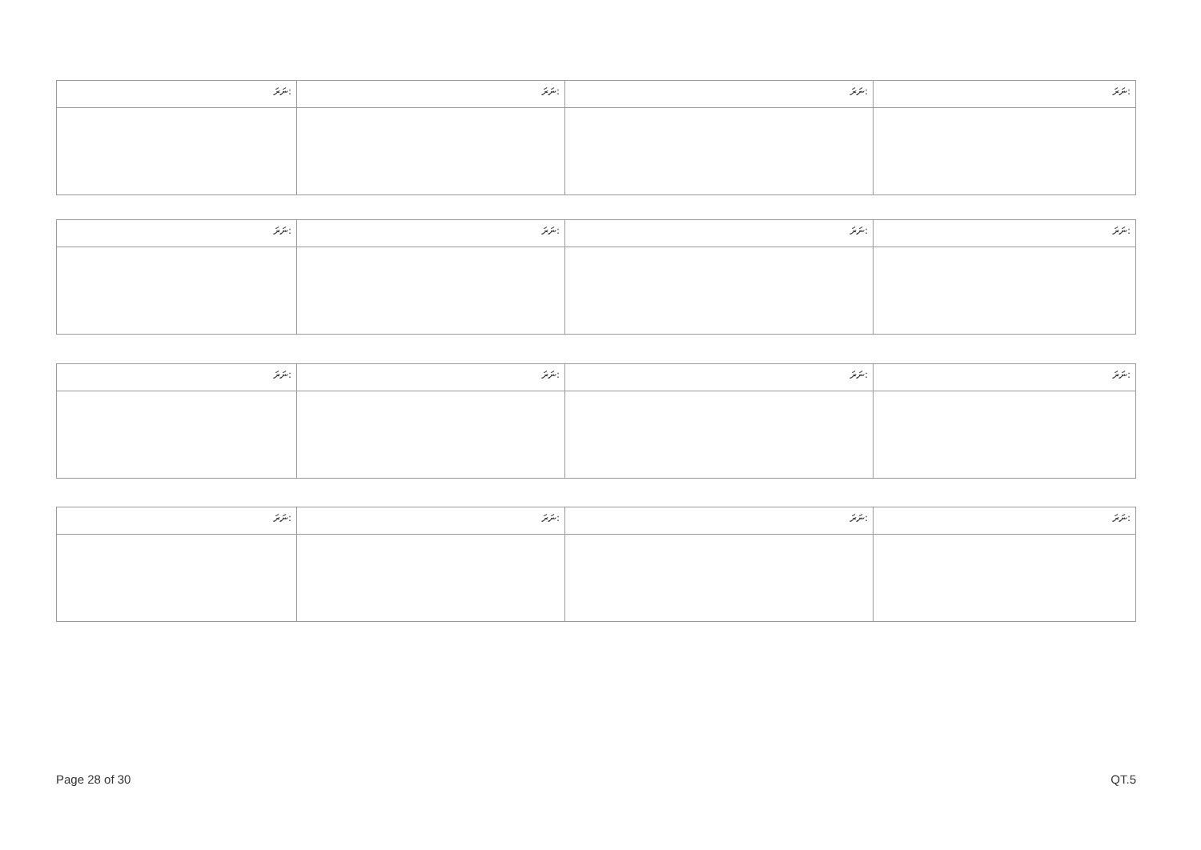| ނަރަ: | ނަރަ: | ނަރަ: | ނަރަ: |
| ނަރަ: | ނަރަ: | ނަރަ: | ނަރަ: |
| ނަރަ: | ނަރަ: | ނަރަ: | ނަރަ: |
| ނަރަ: | ނަރަ: | ނަރަ: | ނަރަ: |
Page 28 of 30 QT.5